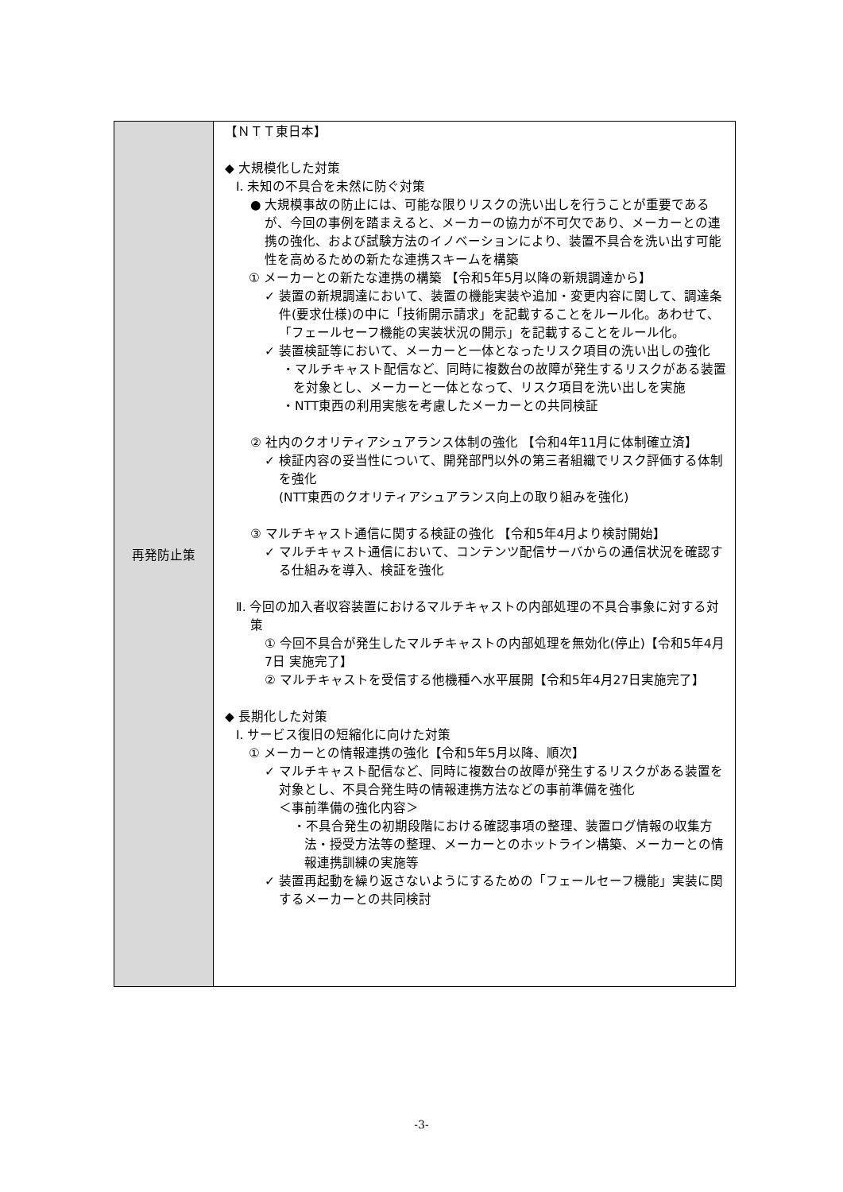| 再発防止策 | 【ＮＴＴ東日本】 ◆ 大規模化した対策 Ⅰ. 未知の不具合を未然に防ぐ対策 ● 大規模事故の防止には、可能な限りリスクの洗い出しを行うことが重要であるが、今回の事例を踏まえると、メーカーの協力が不可欠であり、メーカーとの連携の強化、および試験方法のイノベーションにより、装置不具合を洗い出す可能性を高めるための新たな連携スキームを構築 ① メーカーとの新たな連携の構築 【令和5年5月以降の新規調達から】 ✓ 装置の新規調達において、装置の機能実装や追加・変更内容に関して、調達条件(要求仕様)の中に「技術開示請求」を記載することをルール化。あわせて、「フェールセーフ機能の実装状況の開示」を記載することをルール化。 ✓ 装置検証等において、メーカーと一体となったリスク項目の洗い出しの強化 ・マルチキャスト配信など、同時に複数台の故障が発生するリスクがある装置を対象とし、メーカーと一体となって、リスク項目を洗い出しを実施 ・NTT東西の利用実態を考慮したメーカーとの共同検証 ② 社内のクオリティアシュアランス体制の強化 【令和4年11月に体制確立済】 ✓ 検証内容の妥当性について、開発部門以外の第三者組織でリスク評価する体制を強化 (NTT東西のクオリティアシュアランス向上の取り組みを強化) ③ マルチキャスト通信に関する検証の強化 【令和5年4月より検討開始】 ✓ マルチキャスト通信において、コンテンツ配信サーバからの通信状況を確認する仕組みを導入、検証を強化 Ⅱ. 今回の加入者収容装置におけるマルチキャストの内部処理の不具合事象に対する対策 ① 今回不具合が発生したマルチキャストの内部処理を無効化(停止)【令和5年4月7日 実施完了】 ② マルチキャストを受信する他機種へ水平展開【令和5年4月27日実施完了】 ◆ 長期化した対策 Ⅰ. サービス復旧の短縮化に向けた対策 ① メーカーとの情報連携の強化【令和5年5月以降、順次】 ✓ マルチキャスト配信など、同時に複数台の故障が発生するリスクがある装置を対象とし、不具合発生時の情報連携方法などの事前準備を強化 ＜事前準備の強化内容＞ ・不具合発生の初期段階における確認事項の整理、装置ログ情報の収集方法・授受方法等の整理、メーカーとのホットライン構築、メーカーとの情報連携訓練の実施等 ✓ 装置再起動を繰り返さないようにするための「フェールセーフ機能」実装に関するメーカーとの共同検討 |
-3-